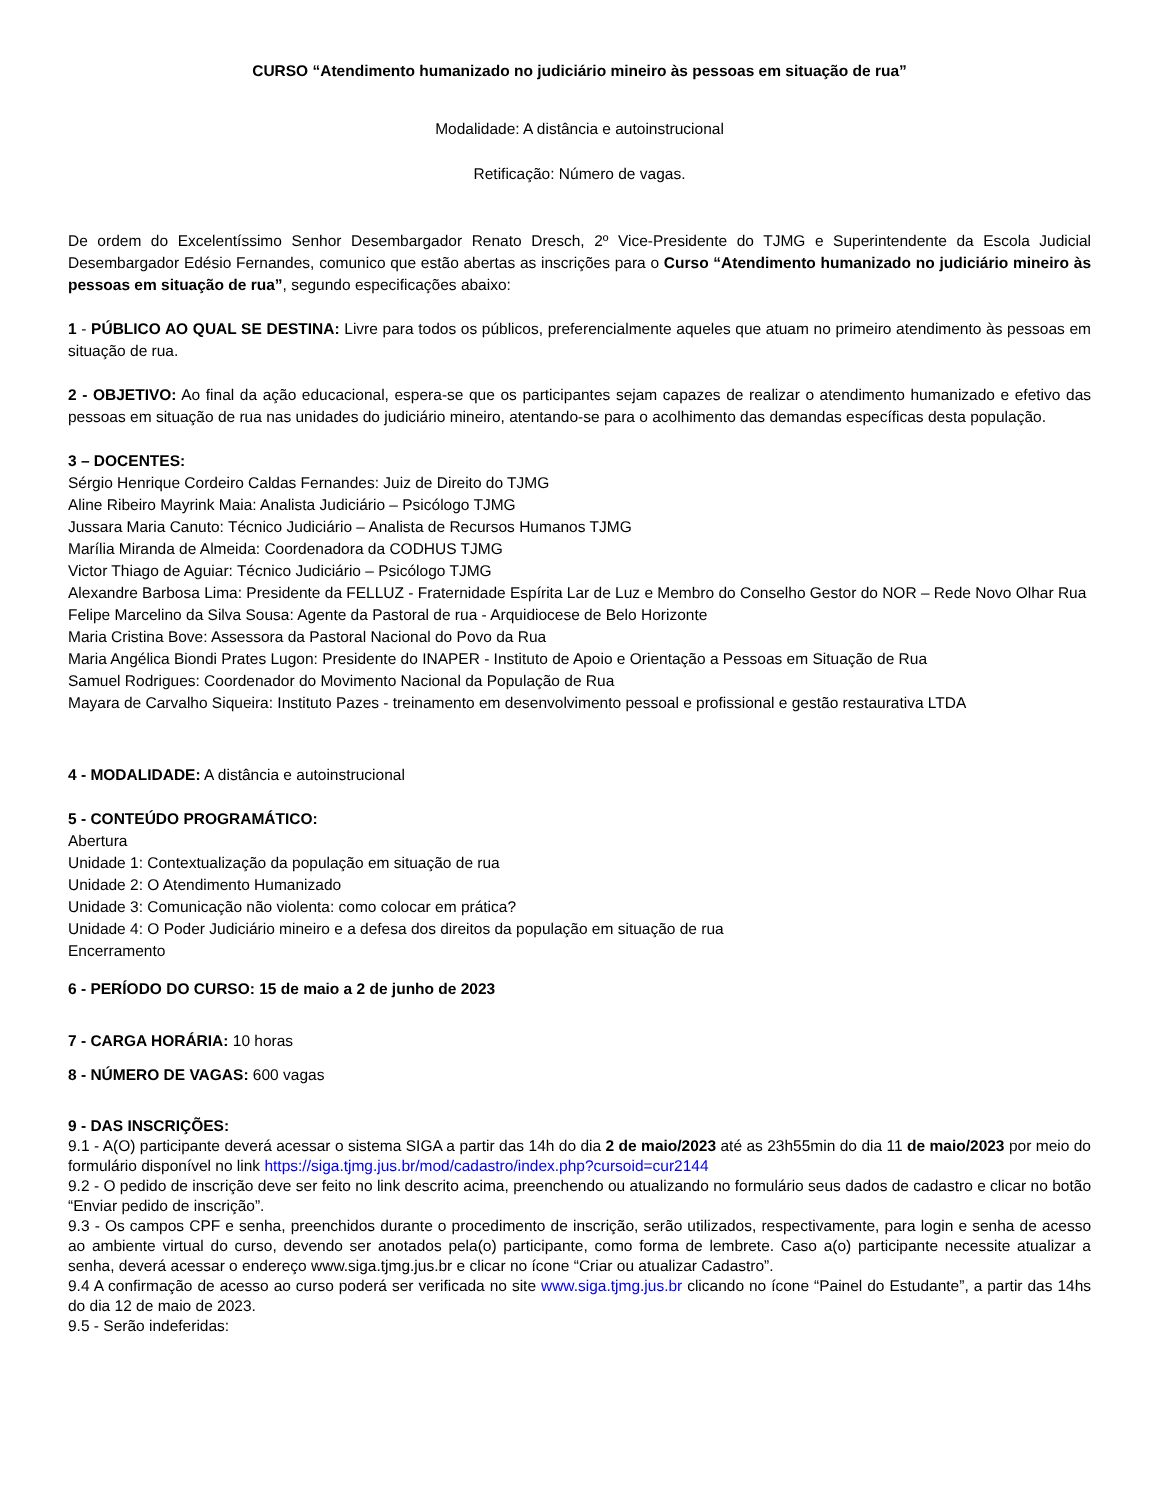CURSO “Atendimento humanizado no judiciário mineiro às pessoas em situação de rua”
Modalidade: A distância e autoinstrucional
Retificação: Número de vagas.
De ordem do Excelentíssimo Senhor Desembargador Renato Dresch, 2º Vice-Presidente do TJMG e Superintendente da Escola Judicial Desembargador Edésio Fernandes, comunico que estão abertas as inscrições para o Curso “Atendimento humanizado no judiciário mineiro às pessoas em situação de rua”, segundo especificações abaixo:
1 - PÚBLICO AO QUAL SE DESTINA: Livre para todos os públicos, preferencialmente aqueles que atuam no primeiro atendimento às pessoas em situação de rua.
2 - OBJETIVO: Ao final da ação educacional, espera-se que os participantes sejam capazes de realizar o atendimento humanizado e efetivo das pessoas em situação de rua nas unidades do judiciário mineiro, atentando-se para o acolhimento das demandas específicas desta população.
3 – DOCENTES:
Sérgio Henrique Cordeiro Caldas Fernandes: Juiz de Direito do TJMG
Aline Ribeiro Mayrink Maia: Analista Judiciário – Psicólogo TJMG
Jussara Maria Canuto: Técnico Judiciário – Analista de Recursos Humanos TJMG
Marília Miranda de Almeida: Coordenadora da CODHUS TJMG
Victor Thiago de Aguiar: Técnico Judiciário – Psicólogo TJMG
Alexandre Barbosa Lima: Presidente da FELLUZ - Fraternidade Espírita Lar de Luz e Membro do Conselho Gestor do NOR – Rede Novo Olhar Rua
Felipe Marcelino da Silva Sousa: Agente da Pastoral de rua - Arquidiocese de Belo Horizonte
Maria Cristina Bove: Assessora da Pastoral Nacional do Povo da Rua
Maria Angélica Biondi Prates Lugon: Presidente do INAPER - Instituto de Apoio e Orientação a Pessoas em Situação de Rua
Samuel Rodrigues: Coordenador do Movimento Nacional da População de Rua
Mayara de Carvalho Siqueira: Instituto Pazes - treinamento em desenvolvimento pessoal e profissional e gestão restaurativa LTDA
4 - MODALIDADE: A distância e autoinstrucional
5 - CONTEÚDO PROGRAMÁTICO:
Abertura
Unidade 1: Contextualização da população em situação de rua
Unidade 2: O Atendimento Humanizado
Unidade 3: Comunicação não violenta: como colocar em prática?
Unidade 4: O Poder Judiciário mineiro e a defesa dos direitos da população em situação de rua
Encerramento
6 - PERÍODO DO CURSO: 15 de maio a 2 de junho de 2023
7 - CARGA HORÁRIA: 10 horas
8 - NÚMERO DE VAGAS: 600 vagas
9 - DAS INSCRIÇÕES:
9.1 - A(O) participante deverá acessar o sistema SIGA a partir das 14h do dia 2 de maio/2023 até as 23h55min do dia 11 de maio/2023 por meio do formulário disponível no link https://siga.tjmg.jus.br/mod/cadastro/index.php?cursoid=cur2144
9.2 - O pedido de inscrição deve ser feito no link descrito acima, preenchendo ou atualizando no formulário seus dados de cadastro e clicar no botão “Enviar pedido de inscrição”.
9.3 - Os campos CPF e senha, preenchidos durante o procedimento de inscrição, serão utilizados, respectivamente, para login e senha de acesso ao ambiente virtual do curso, devendo ser anotados pela(o) participante, como forma de lembrete. Caso a(o) participante necessite atualizar a senha, deverá acessar o endereço www.siga.tjmg.jus.br e clicar no ícone “Criar ou atualizar Cadastro”.
9.4 A confirmação de acesso ao curso poderá ser verificada no site www.siga.tjmg.jus.br clicando no ícone “Painel do Estudante”, a partir das 14hs do dia 12 de maio de 2023.
9.5 - Serão indeferidas: